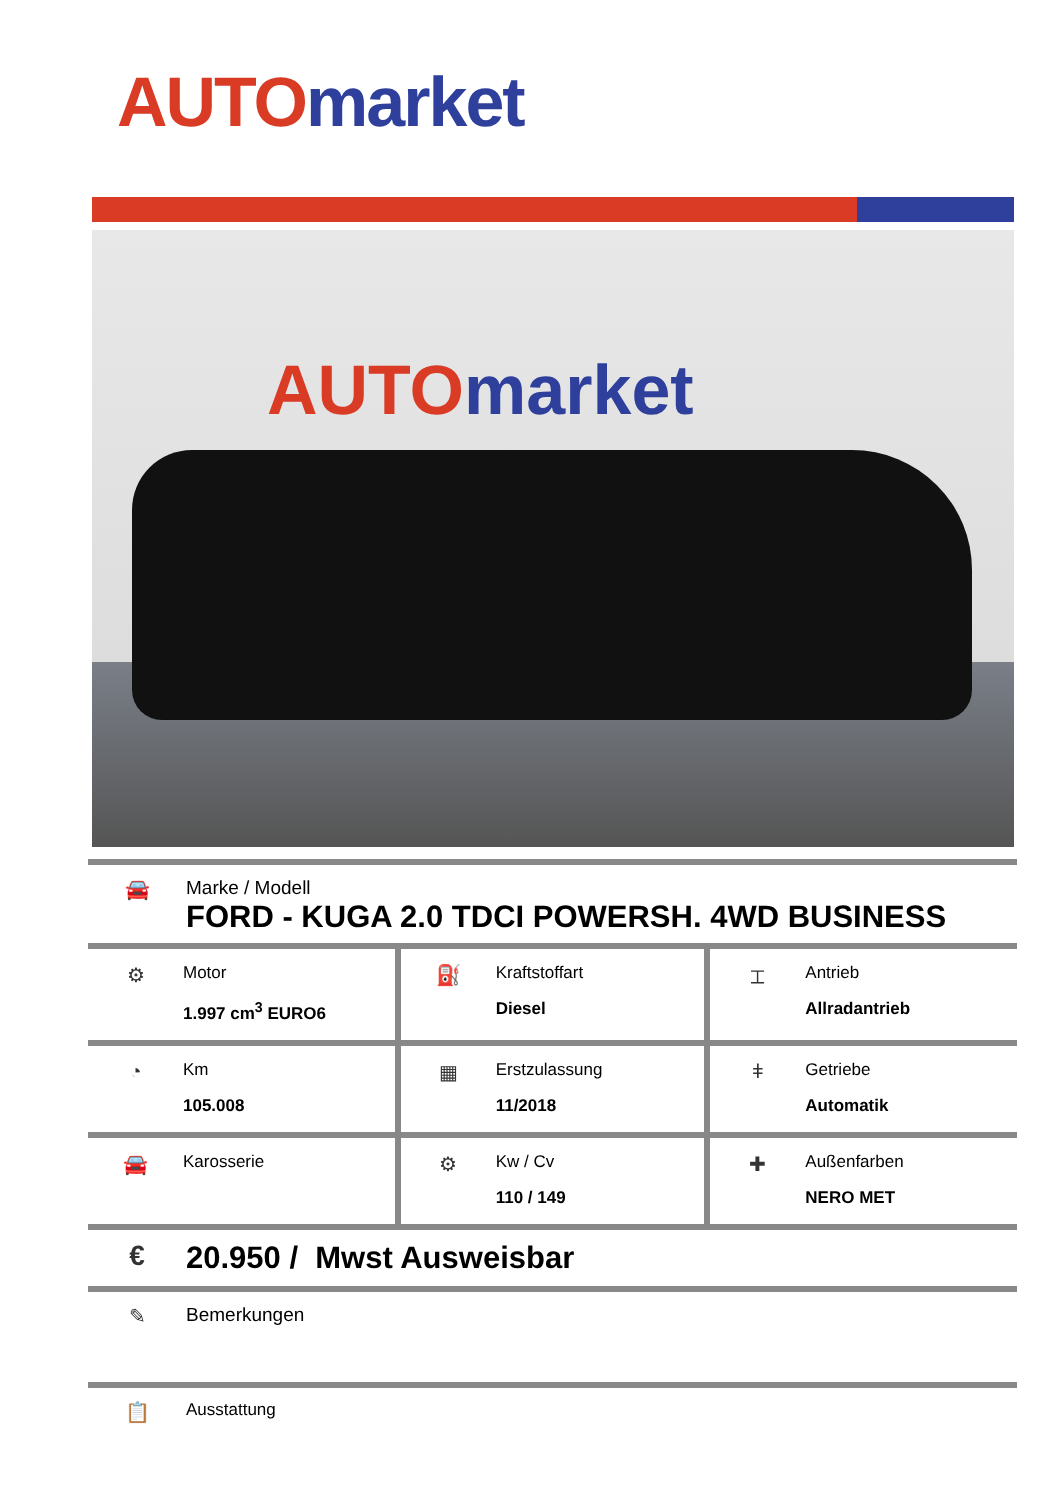AUTO market
AUTO market
🚘 Marke / Modell
FORD - KUGA 2.0 TDCI POWERSH. 4WD BUSINESS
| ⚙ Motor 1.997 cm<sup>3</sup> EURO6 | ⛽ Kraftstoffart Diesel | ⌶ Antrieb Allradantrieb |
| ◔ Km 105.008 | ▦ Erstzulassung 11/2018 | ǂ Getriebe Automatik |
| 🚘 Karosserie | ⚙ Kw / Cv 110 / 149 | ✚ Außenfarben NERO MET |
€ 20.950 / Mwst Ausweisbar
✎ Bemerkungen
📋
Ausstattung